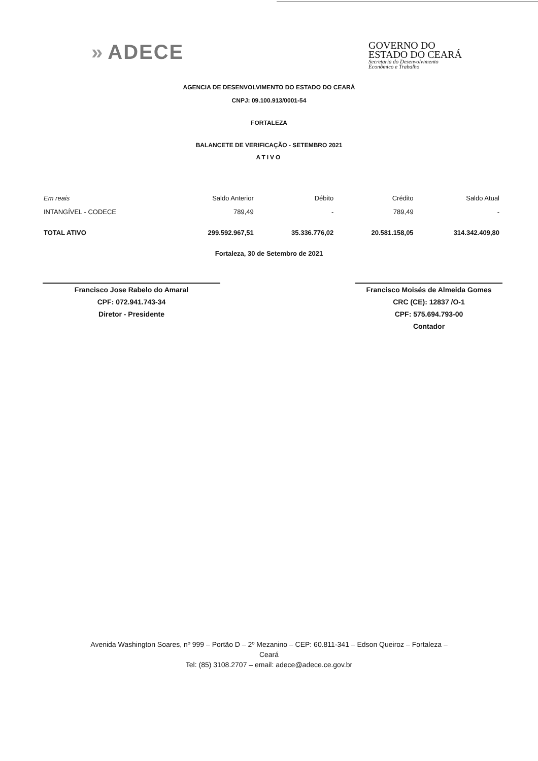» ADECE
GOVERNO DO
ESTADO DO CEARÁ
Secretaria do Desenvolvimento
Econômico e Trabalho
AGENCIA DE DESENVOLVIMENTO DO ESTADO DO CEARÁ
CNPJ: 09.100.913/0001-54
FORTALEZA
BALANCETE DE VERIFICAÇÃO - SETEMBRO 2021
ATIVO
| Em reais | Saldo Anterior | Débito | Crédito | Saldo Atual |
| --- | --- | --- | --- | --- |
| INTANGÍVEL - CODECE | 789,49 | - | 789,49 | - |
| TOTAL ATIVO | 299.592.967,51 | 35.336.776,02 | 20.581.158,05 | 314.342.409,80 |
Fortaleza, 30 de Setembro de 2021
Francisco Jose Rabelo do Amaral
CPF: 072.941.743-34
Diretor - Presidente
Francisco Moisés de Almeida Gomes
CRC (CE): 12837 /O-1
CPF: 575.694.793-00
Contador
Avenida Washington Soares, nº 999 – Portão D – 2º Mezanino – CEP: 60.811-341 – Edson Queiroz – Fortaleza –
Ceará
Tel: (85) 3108.2707 – email: adece@adece.ce.gov.br